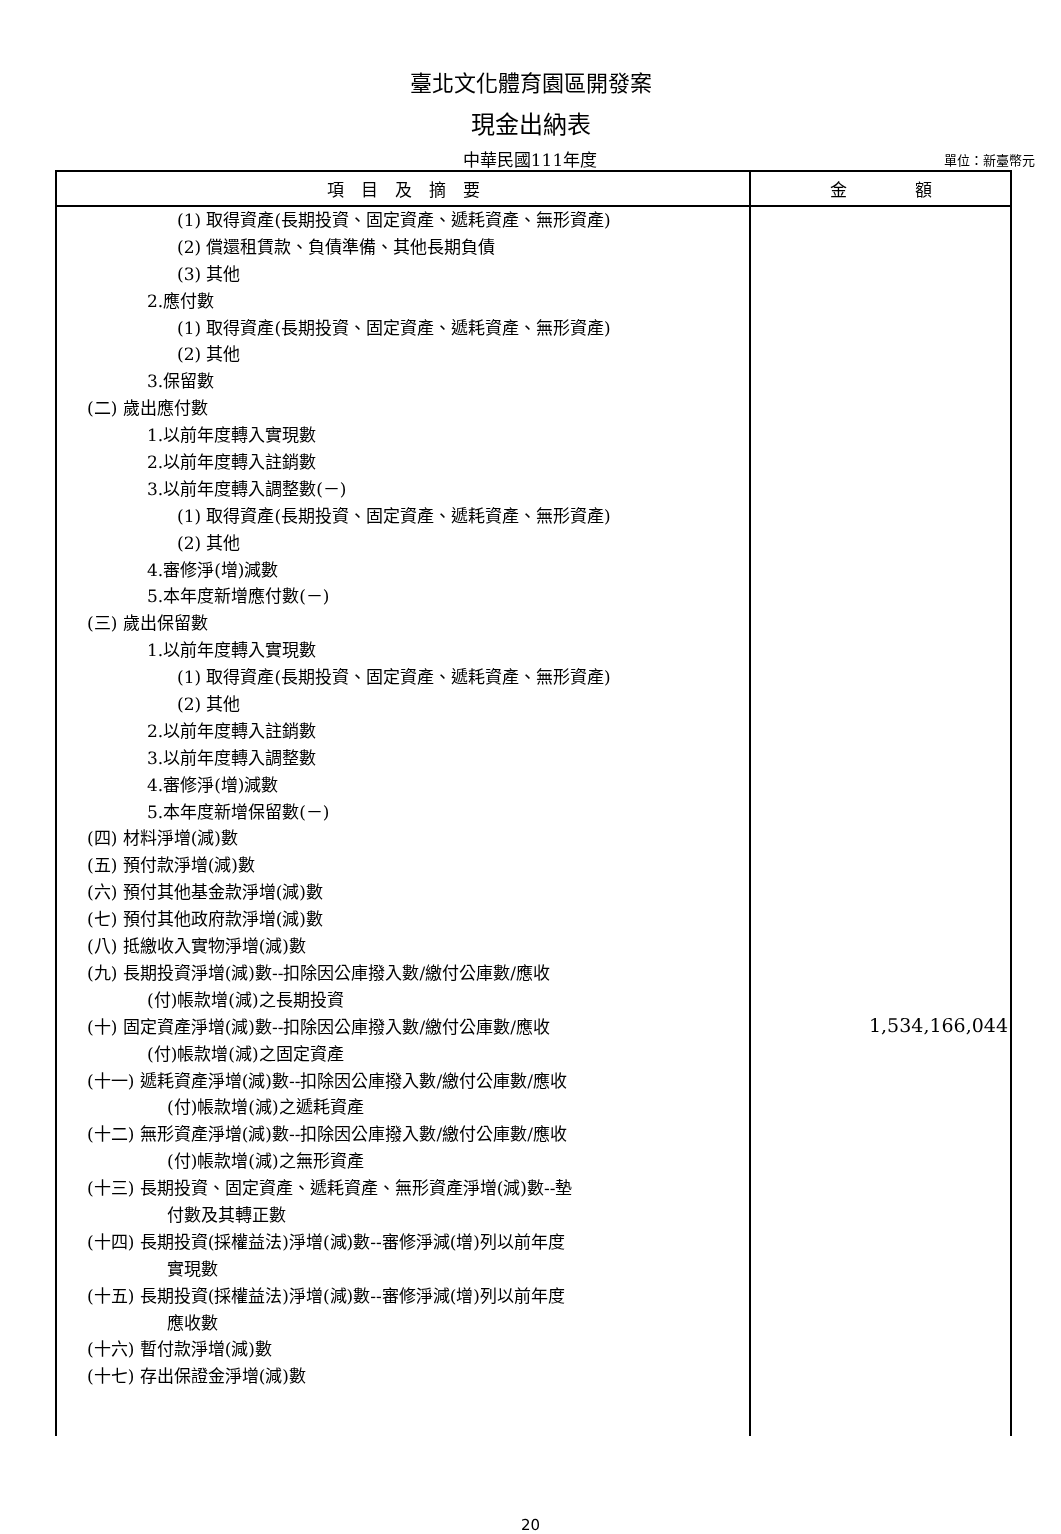臺北文化體育園區開發案
現金出納表
中華民國111年度
單位：新臺幣元
| 項 目 及 摘 要 | 金 額 |
| --- | --- |
| (1) 取得資產(長期投資、固定資產、遞耗資產、無形資產) (2) 償還租賃款、負債準備、其他長期負債 (3) 其他 2.應付數 (1) 取得資產(長期投資、固定資產、遞耗資產、無形資產) (2) 其他 3.保留數 (二) 歲出應付數 1.以前年度轉入實現數 2.以前年度轉入註銷數 3.以前年度轉入調整數(－) (1) 取得資產(長期投資、固定資產、遞耗資產、無形資產) (2) 其他 4.審修淨(增)減數 5.本年度新增應付數(－) (三) 歲出保留數 1.以前年度轉入實現數 (1) 取得資產(長期投資、固定資產、遞耗資產、無形資產) (2) 其他 2.以前年度轉入註銷數 3.以前年度轉入調整數 4.審修淨(增)減數 5.本年度新增保留數(－) (四) 材料淨增(減)數 (五) 預付款淨增(減)數 (六) 預付其他基金款淨增(減)數 (七) 預付其他政府款淨增(減)數 (八) 抵繳收入實物淨增(減)數 (九) 長期投資淨增(減)數--扣除因公庫撥入數/繳付公庫數/應收 (付)帳款增(減)之長期投資 (十) 固定資產淨增(減)數--扣除因公庫撥入數/繳付公庫數/應收 (付)帳款增(減)之固定資產 (十一) 遞耗資產淨增(減)數--扣除因公庫撥入數/繳付公庫數/應收 (付)帳款增(減)之遞耗資產 (十二) 無形資產淨增(減)數--扣除因公庫撥入數/繳付公庫數/應收 (付)帳款增(減)之無形資產 (十三) 長期投資、固定資產、遞耗資產、無形資產淨增(減)數--墊 付數及其轉正數 (十四) 長期投資(採權益法)淨增(減)數--審修淨減(增)列以前年度 實現數 (十五) 長期投資(採權益法)淨增(減)數--審修淨減(增)列以前年度 應收數 (十六) 暫付款淨增(減)數 (十七) 存出保證金淨增(減)數 | 1,534,166,044 |
20